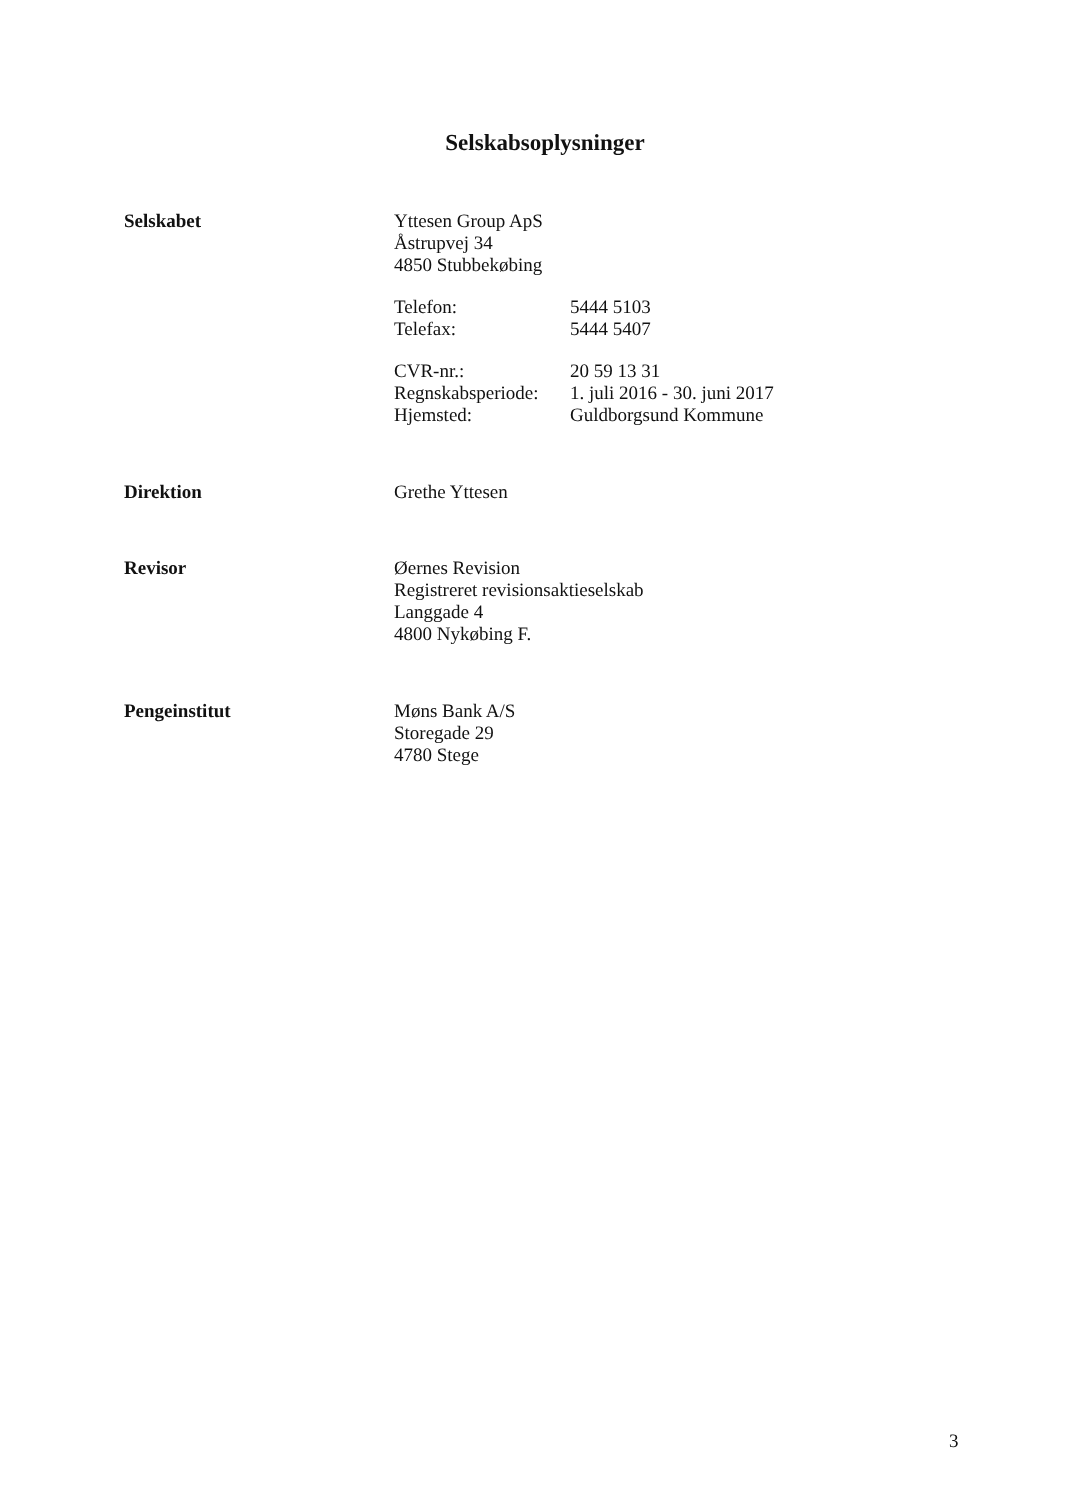Selskabsoplysninger
Selskabet Yttesen Group ApS
Åstrupvej 34
4850 Stubbekøbing
Telefon: 5444 5103
Telefax: 5444 5407
CVR-nr.: 20 59 13 31
Regnskabsperiode: 1. juli 2016 - 30. juni 2017
Hjemsted: Guldborgsund Kommune
Direktion Grethe Yttesen
Revisor Øernes Revision
Registreret revisionsaktieselskab
Langgade 4
4800 Nykøbing F.
Pengeinstitut Møns Bank A/S
Storegade 29
4780 Stege
3